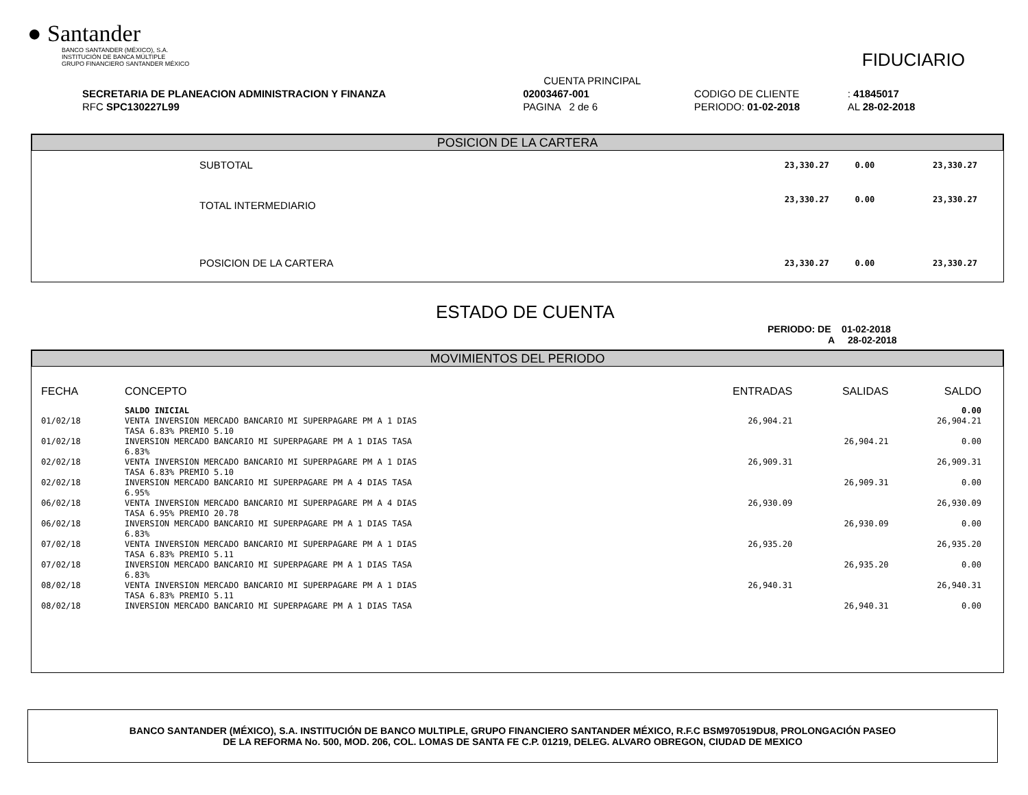● Santander
BANCO SANTANDER (MÉXICO), S.A.
INSTITUCIÓN DE BANCA MÚLTIPLE
GRUPO FINANCIERO SANTANDER MÉXICO
FIDUCIARIO
| | CUENTA PRINCIPAL | | |
| SECRETARIA DE PLANEACION ADMINISTRACION Y FINANZA | 02003467-001 | CODIGO DE CLIENTE | : 41845017 |
| RFC SPC130227L99 | PAGINA 2 de 6 | PERIODO: 01-02-2018 | AL 28-02-2018 |
POSICION DE LA CARTERA
| SUBTOTAL | 23,330.27 | 0.00 | 23,330.27 |
| TOTAL INTERMEDIARIO | 23,330.27 | 0.00 | 23,330.27 |
| POSICION DE LA CARTERA | 23,330.27 | 0.00 | 23,330.27 |
ESTADO DE CUENTA
PERIODO: DE 01-02-2018
A 28-02-2018
MOVIMIENTOS DEL PERIODO
| FECHA | CONCEPTO | ENTRADAS | SALIDAS | SALDO |
| | SALDO INICIAL | | | 0.00 |
| 01/02/18 | VENTA INVERSION MERCADO BANCARIO MI SUPERPAGARE PM A 1 DIAS TASA 6.83% PREMIO 5.10 | 26,904.21 | | 26,904.21 |
| 01/02/18 | INVERSION MERCADO BANCARIO MI SUPERPAGARE PM A 1 DIAS TASA 6.83% | | 26,904.21 | 0.00 |
| 02/02/18 | VENTA INVERSION MERCADO BANCARIO MI SUPERPAGARE PM A 1 DIAS TASA 6.83% PREMIO 5.10 | 26,909.31 | | 26,909.31 |
| 02/02/18 | INVERSION MERCADO BANCARIO MI SUPERPAGARE PM A 4 DIAS TASA 6.95% | | 26,909.31 | 0.00 |
| 06/02/18 | VENTA INVERSION MERCADO BANCARIO MI SUPERPAGARE PM A 4 DIAS TASA 6.95% PREMIO 20.78 | 26,930.09 | | 26,930.09 |
| 06/02/18 | INVERSION MERCADO BANCARIO MI SUPERPAGARE PM A 1 DIAS TASA 6.83% | | 26,930.09 | 0.00 |
| 07/02/18 | VENTA INVERSION MERCADO BANCARIO MI SUPERPAGARE PM A 1 DIAS TASA 6.83% PREMIO 5.11 | 26,935.20 | | 26,935.20 |
| 07/02/18 | INVERSION MERCADO BANCARIO MI SUPERPAGARE PM A 1 DIAS TASA 6.83% | | 26,935.20 | 0.00 |
| 08/02/18 | VENTA INVERSION MERCADO BANCARIO MI SUPERPAGARE PM A 1 DIAS TASA 6.83% PREMIO 5.11 | 26,940.31 | | 26,940.31 |
| 08/02/18 | INVERSION MERCADO BANCARIO MI SUPERPAGARE PM A 1 DIAS TASA | | 26,940.31 | 0.00 |
BANCO SANTANDER (MÉXICO), S.A. INSTITUCIÓN DE BANCO MULTIPLE, GRUPO FINANCIERO SANTANDER MÉXICO, R.F.C BSM970519DU8, PROLONGACIÓN PASEO
DE LA REFORMA No. 500, MOD. 206, COL. LOMAS DE SANTA FE C.P. 01219, DELEG. ALVARO OBREGON, CIUDAD DE MEXICO